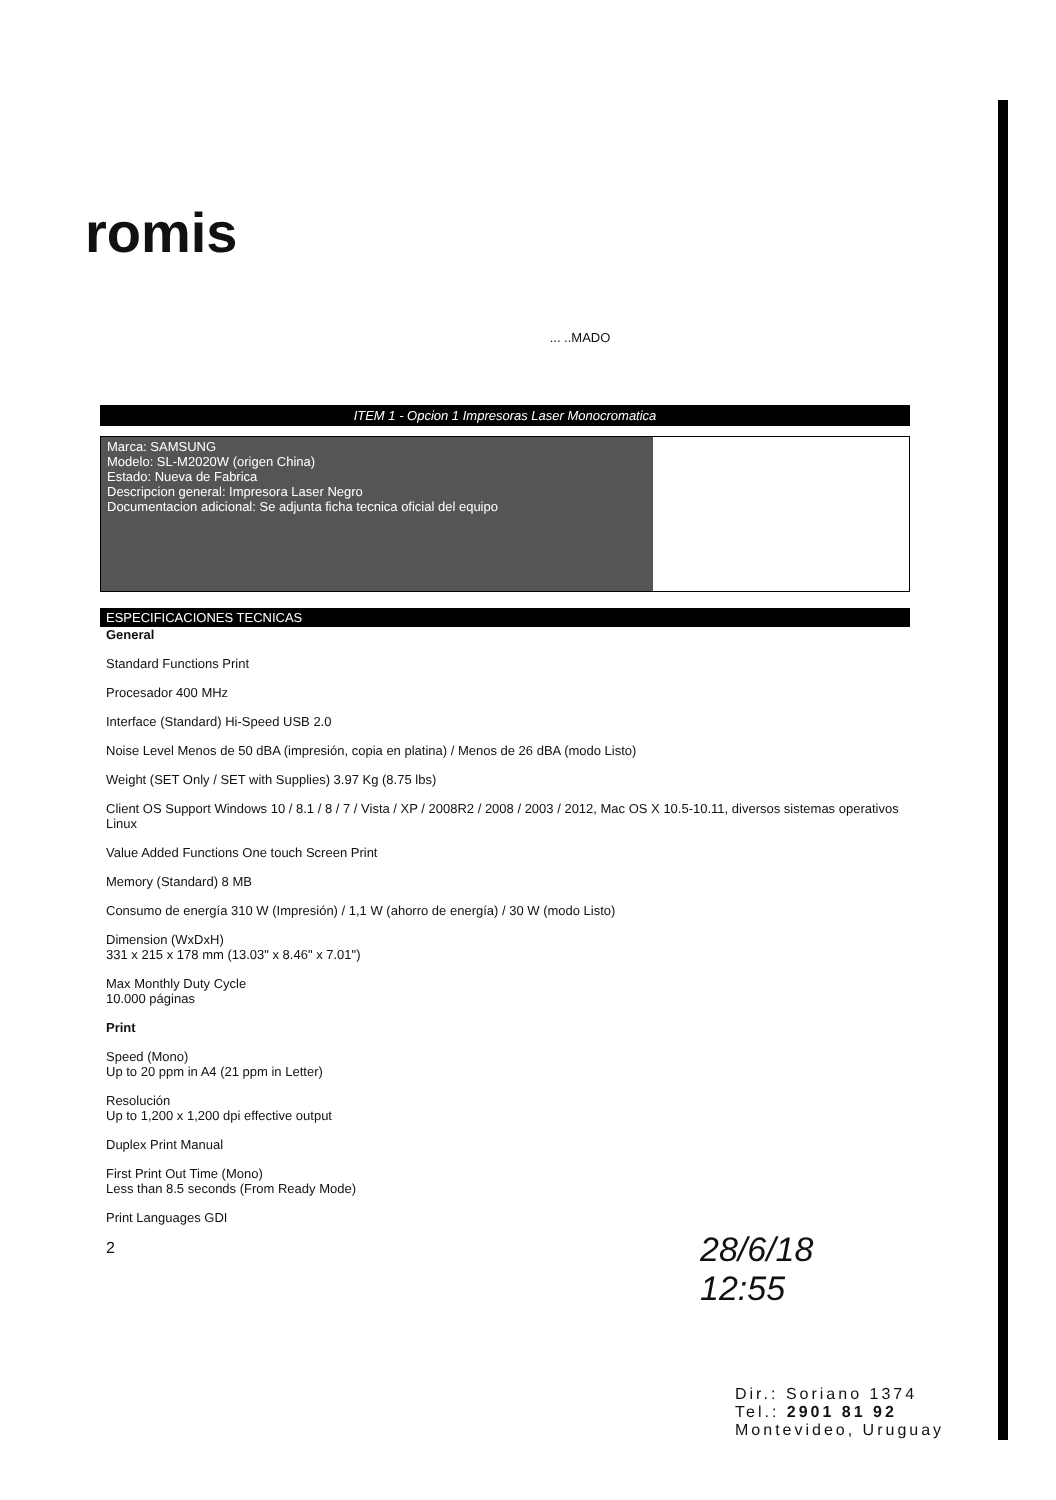romis
... ..MADO
ITEM 1 - Opcion 1 Impresoras Laser Monocromatica
| Marca: SAMSUNG Modelo: SL-M2020W (origen China) Estado: Nueva de Fabrica Descripcion general: Impresora Laser Negro Documentacion adicional: Se adjunta ficha tecnica oficial del equipo | |
ESPECIFICACIONES TECNICAS
General
Standard Functions Print
Procesador 400 MHz
Interface (Standard) Hi-Speed USB 2.0
Noise Level Menos de 50 dBA (impresión, copia en platina) / Menos de 26 dBA (modo Listo)
Weight (SET Only / SET with Supplies) 3.97 Kg (8.75 lbs)
Client OS Support Windows 10 / 8.1 / 8 / 7 / Vista / XP / 2008R2 / 2008 / 2003 / 2012, Mac OS X 10.5-10.11, diversos sistemas operativos Linux
Value Added Functions One touch Screen Print
Memory (Standard) 8 MB
Consumo de energía 310 W (Impresión) / 1,1 W (ahorro de energía) / 30 W (modo Listo)
Dimension (WxDxH)
331 x 215 x 178 mm (13.03" x 8.46" x 7.01")
Max Monthly Duty Cycle
10.000 páginas
Print
Speed (Mono)
Up to 20 ppm in A4 (21 ppm in Letter)
Resolución
Up to 1,200 x 1,200 dpi effective output
Duplex Print Manual
First Print Out Time (Mono)
Less than 8.5 seconds (From Ready Mode)
Print Languages GDI
2
28/6/18
12:55
Dir.: Soriano 1374
Tel.: 2901 81 92
Montevideo, Uruguay